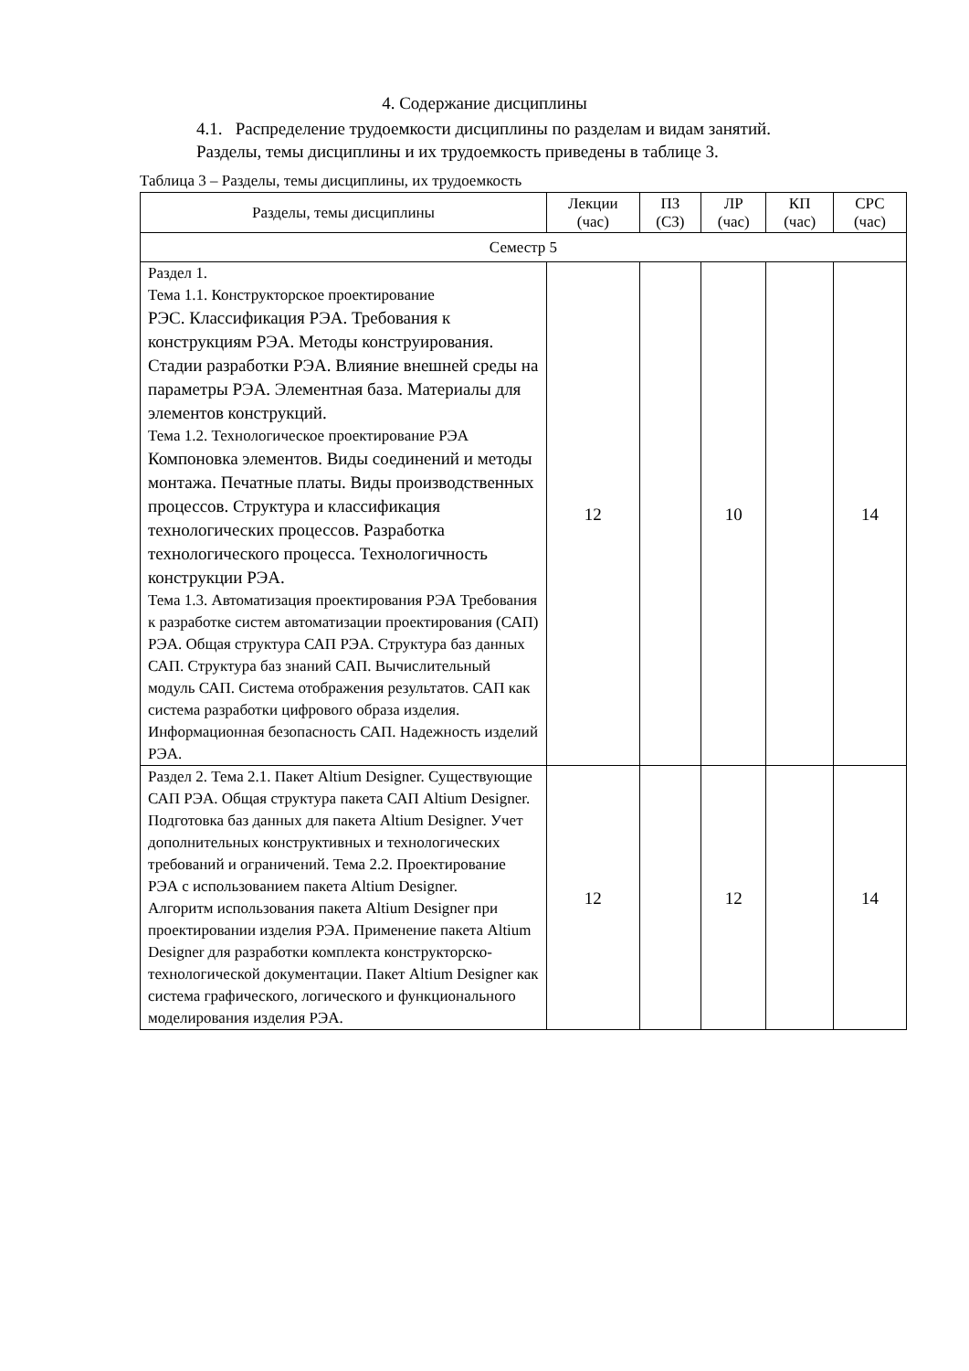4. Содержание дисциплины
4.1. Распределение трудоемкости дисциплины по разделам и видам занятий.
Разделы, темы дисциплины и их трудоемкость приведены в таблице 3.
Таблица 3 – Разделы, темы дисциплины, их трудоемкость
| Разделы, темы дисциплины | Лекции (час) | ПЗ (СЗ) | ЛР (час) | КП (час) | СРС (час) |
| --- | --- | --- | --- | --- | --- |
| Семестр 5 | | | | | |
| Раздел 1. Тема 1.1. Конструкторское проектирование РЭС. Классификация РЭА. Требования к конструкциям РЭА. Методы конструирования. Стадии разработки РЭА. Влияние внешней среды на параметры РЭА. Элементная база. Материалы для элементов конструкций. Тема 1.2. Технологическое проектирование РЭА Компоновка элементов. Виды соединений и методы монтажа. Печатные платы. Виды производственных процессов. Структура и классификация технологических процессов. Разработка технологического процесса. Технологичность конструкции РЭА. Тема 1.3. Автоматизация проектирования РЭА Требования к разработке систем автоматизации проектирования (САП) РЭА. Общая структура САП РЭА. Структура баз данных САП. Структура баз знаний САП. Вычислительный модуль САП. Система отображения результатов. САП как система разработки цифрового образа изделия. Информационная безопасность САП. Надежность изделий РЭА. | 12 | | 10 | | 14 |
| Раздел 2. Тема 2.1. Пакет Altium Designer. Существующие САП РЭА. Общая структура пакета САП Altium Designer. Подготовка баз данных для пакета Altium Designer. Учет дополнительных конструктивных и технологических требований и ограничений. Тема 2.2. Проектирование РЭА с использованием пакета Altium Designer. Алгоритм использования пакета Altium Designer при проектировании изделия РЭА. Применение пакета Altium Designer для разработки комплекта конструкторско-технологической документации. Пакет Altium Designer как система графического, логического и функционального моделирования изделия РЭА. | 12 | | 12 | | 14 |